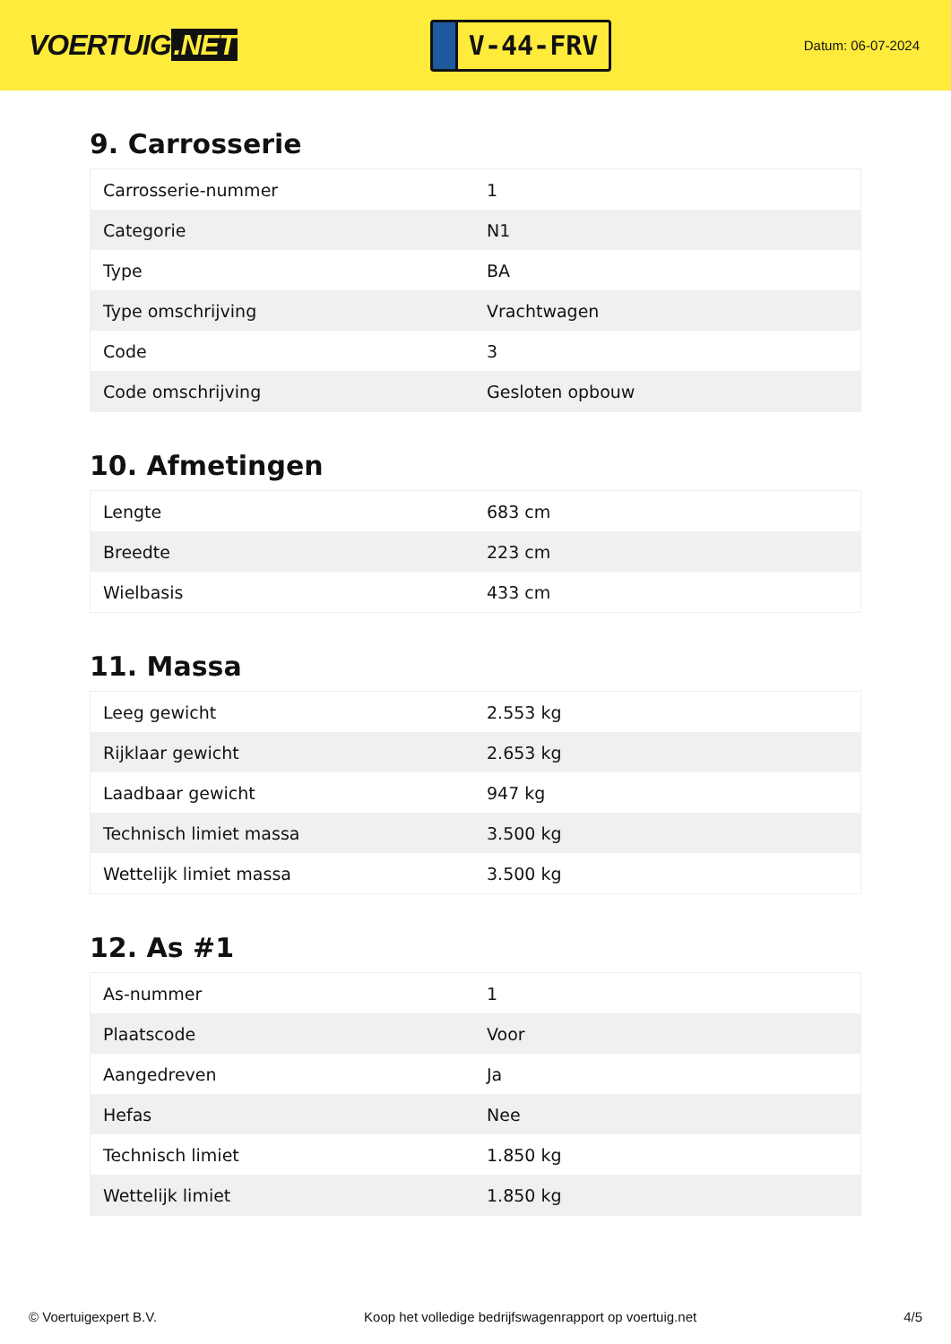VOERTUIG.NET
V-44-FRV
Datum: 06-07-2024
9. Carrosserie
| Carrosserie-nummer | 1 |
| Categorie | N1 |
| Type | BA |
| Type omschrijving | Vrachtwagen |
| Code | 3 |
| Code omschrijving | Gesloten opbouw |
10. Afmetingen
| Lengte | 683 cm |
| Breedte | 223 cm |
| Wielbasis | 433 cm |
11. Massa
| Leeg gewicht | 2.553 kg |
| Rijklaar gewicht | 2.653 kg |
| Laadbaar gewicht | 947 kg |
| Technisch limiet massa | 3.500 kg |
| Wettelijk limiet massa | 3.500 kg |
12. As #1
| As-nummer | 1 |
| Plaatscode | Voor |
| Aangedreven | Ja |
| Hefas | Nee |
| Technisch limiet | 1.850 kg |
| Wettelijk limiet | 1.850 kg |
© Voertuigexpert B.V. Koop het volledige bedrijfswagenrapport op voertuig.net 4/5